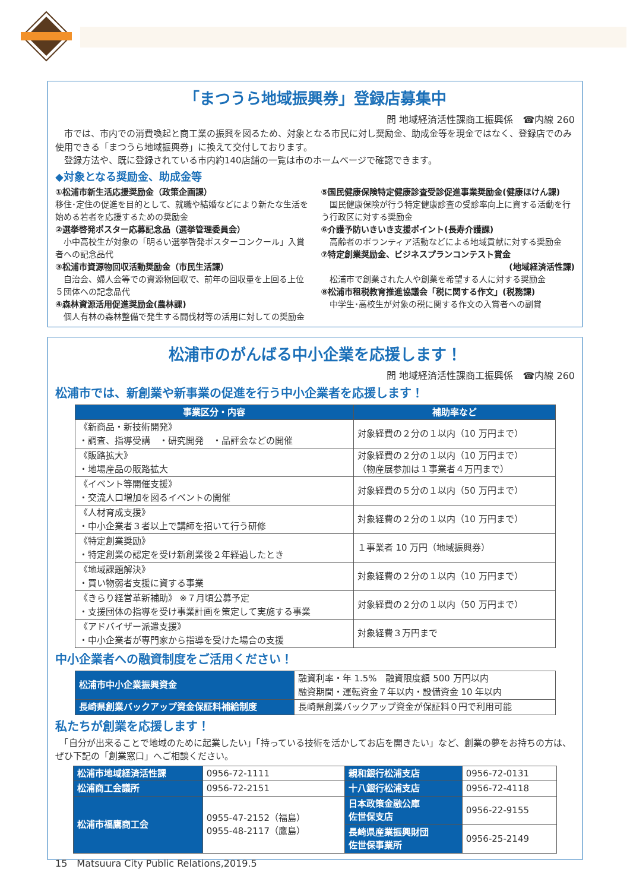「まつうら地域振興券」登録店募集中
問 地域経済活性課商工振興係　☎内線 260
　市では、市内での消費喚起と商工業の振興を図るため、対象となる市民に対し奨励金、助成金等を現金ではなく、登録店でのみ使用できる「まつうら地域振興券」に換えて交付しております。
　登録方法や、既に登録されている市内約140店舗の一覧は市のホームページで確認できます。
◆対象となる奨励金、助成金等
①松浦市新生活応援奨励金（政策企画課）
移住･定住の促進を目的として、就職や結婚などにより新たな生活を始める若者を応援するための奨励金
②選挙啓発ポスター応募記念品（選挙管理委員会）
　小中高校生が対象の「明るい選挙啓発ポスターコンクール」入賞者への記念品代
③松浦市資源物回収活動奨励金（市民生活課）
　自治会、婦人会等での資源物回収で、前年の回収量を上回る上位５団体への記念品代
④森林資源活用促進奨励金(農林課)
　個人有林の森林整備で発生する間伐材等の活用に対しての奨励金
⑤国民健康保険特定健康診査受診促進事業奨励金(健康ほけん課)
　国民健康保険が行う特定健康診査の受診率向上に資する活動を行う行政区に対する奨励金
⑥介護予防いきいき支援ポイント(長寿介護課)
　高齢者のボランティア活動などによる地域貢献に対する奨励金
⑦特定創業奨励金、ビジネスプランコンテスト賞金
(地域経済活性課)
　松浦市で創業された人や創業を希望する人に対する奨励金
⑧松浦市租税教育推進協議会「税に関する作文」(税務課)
　中学生･高校生が対象の税に関する作文の入賞者への副賞
松浦市のがんばる中小企業を応援します！
問 地域経済活性課商工振興係　☎内線 260
松浦市では、新創業や新事業の促進を行う中小企業者を応援します！
| 事業区分・内容 | 補助率など |
| --- | --- |
| 《新商品・新技術開発》 ・調査、指導受講 ・研究開発 ・品評会などの開催 | 対象経費の２分の１以内（10 万円まで） |
| 《販路拡大》 ・地場産品の販路拡大 | 対象経費の２分の１以内（10 万円まで） （物産展参加は１事業者４万円まで） |
| 《イベント等開催支援》 ・交流人口増加を図るイベントの開催 | 対象経費の５分の１以内（50 万円まで） |
| 《人材育成支援》 ・中小企業者３者以上で講師を招いて行う研修 | 対象経費の２分の１以内（10 万円まで） |
| 《特定創業奨励》 ・特定創業の認定を受け新創業後２年経過したとき | １事業者 10 万円（地域振興券） |
| 《地域課題解決》 ・買い物弱者支援に資する事業 | 対象経費の２分の１以内（10 万円まで） |
| 《きらり経営革新補助》 ※７月頃公募予定 ・支援団体の指導を受け事業計画を策定して実施する事業 | 対象経費の２分の１以内（50 万円まで） |
| 《アドバイザー派遣支援》 ・中小企業者が専門家から指導を受けた場合の支援 | 対象経費３万円まで |
中小企業者への融資制度をご活用ください！
| 松浦市中小企業振興資金 | 融資利率・年 1.5% 融資限度額 500 万円以内 融資期間・運転資金７年以内・設備資金 10 年以内 |
| 長崎県創業バックアップ資金保証料補給制度 | 長崎県創業バックアップ資金が保証料０円で利用可能 |
私たちが創業を応援します！
　「自分が出来ることで地域のために起業したい」「持っている技術を活かしてお店を開きたい」など、創業の夢をお持ちの方は、ぜひ下記の「創業窓口」へご相談ください。
| 松浦市地域経済活性課 | 0956-72-1111 | 親和銀行松浦支店 | 0956-72-0131 |
| 松浦商工会議所 | 0956-72-2151 | 十八銀行松浦支店 | 0956-72-4118 |
| 松浦市福鷹商工会 | 0955-47-2152（福島） 0955-48-2117（鷹島） | 日本政策金融公庫 佐世保支店 | 0956-22-9155 |
| | | 長崎県産業振興財団 佐世保事業所 | 0956-25-2149 |
15　Matsuura City Public Relations,2019.5